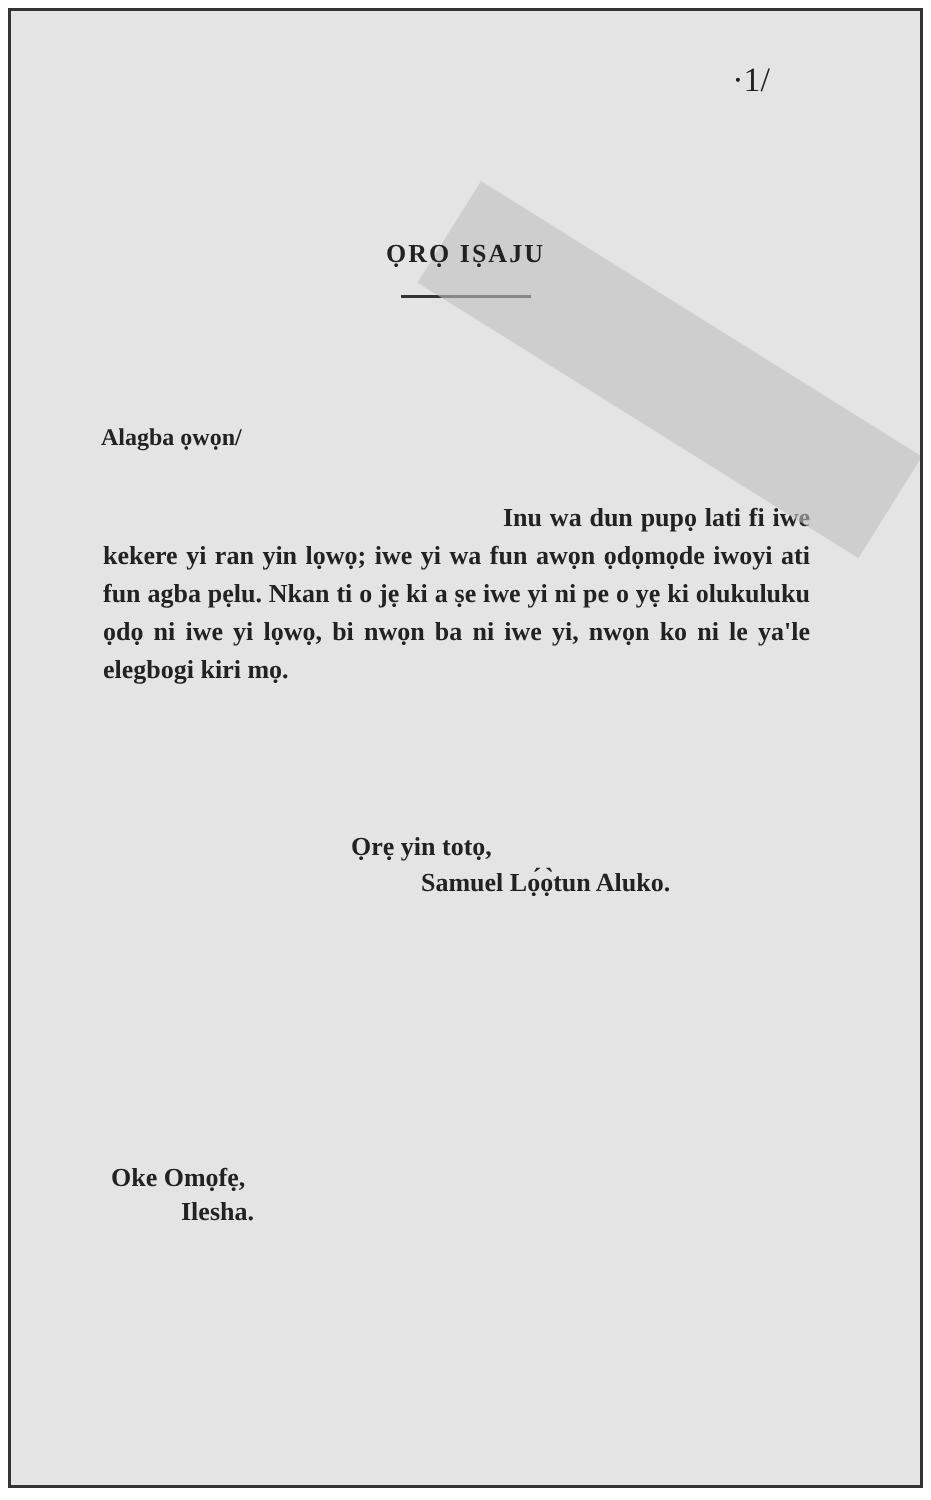·1/
ỌRỌ IṢAJU
Alagba ọwọn/
Inu wa dun pupọ lati fi iwe kekere yi ran yin lọwọ; iwe yi wa fun awọn ọdọmọde iwoyi ati fun agba pẹlu. Nkan ti o jẹ ki a ṣe iwe yi ni pe o yẹ ki olukuluku ọdọ ni iwe yi lọwọ, bi nwọn ba ni iwe yi, nwọn ko ni le ya'le elegbogi kiri mọ.
Ọrẹ yin totọ,
Samuel Lọ́ọ̀tun Aluko.
Oke Omọfẹ,
Ilesha.